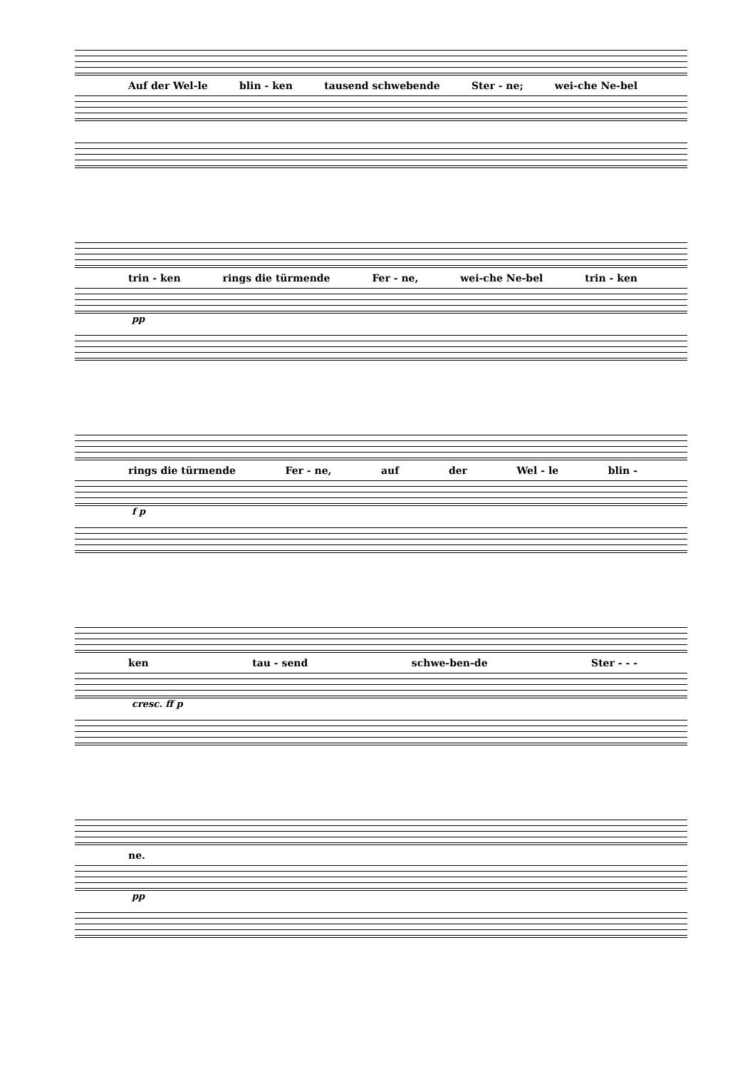Auf der Wel-le blin - ken tausend schwebende Ster - ne; wei-che Ne-bel
trin - ken rings die türmende Fer - ne, wei-che Ne-bel trin - ken
pp
rings die türmende Fer - ne, auf der Wel - le blin -
f p
ken tau - send schwe-ben-de Ster - - -
cresc. ff p
ne.
pp